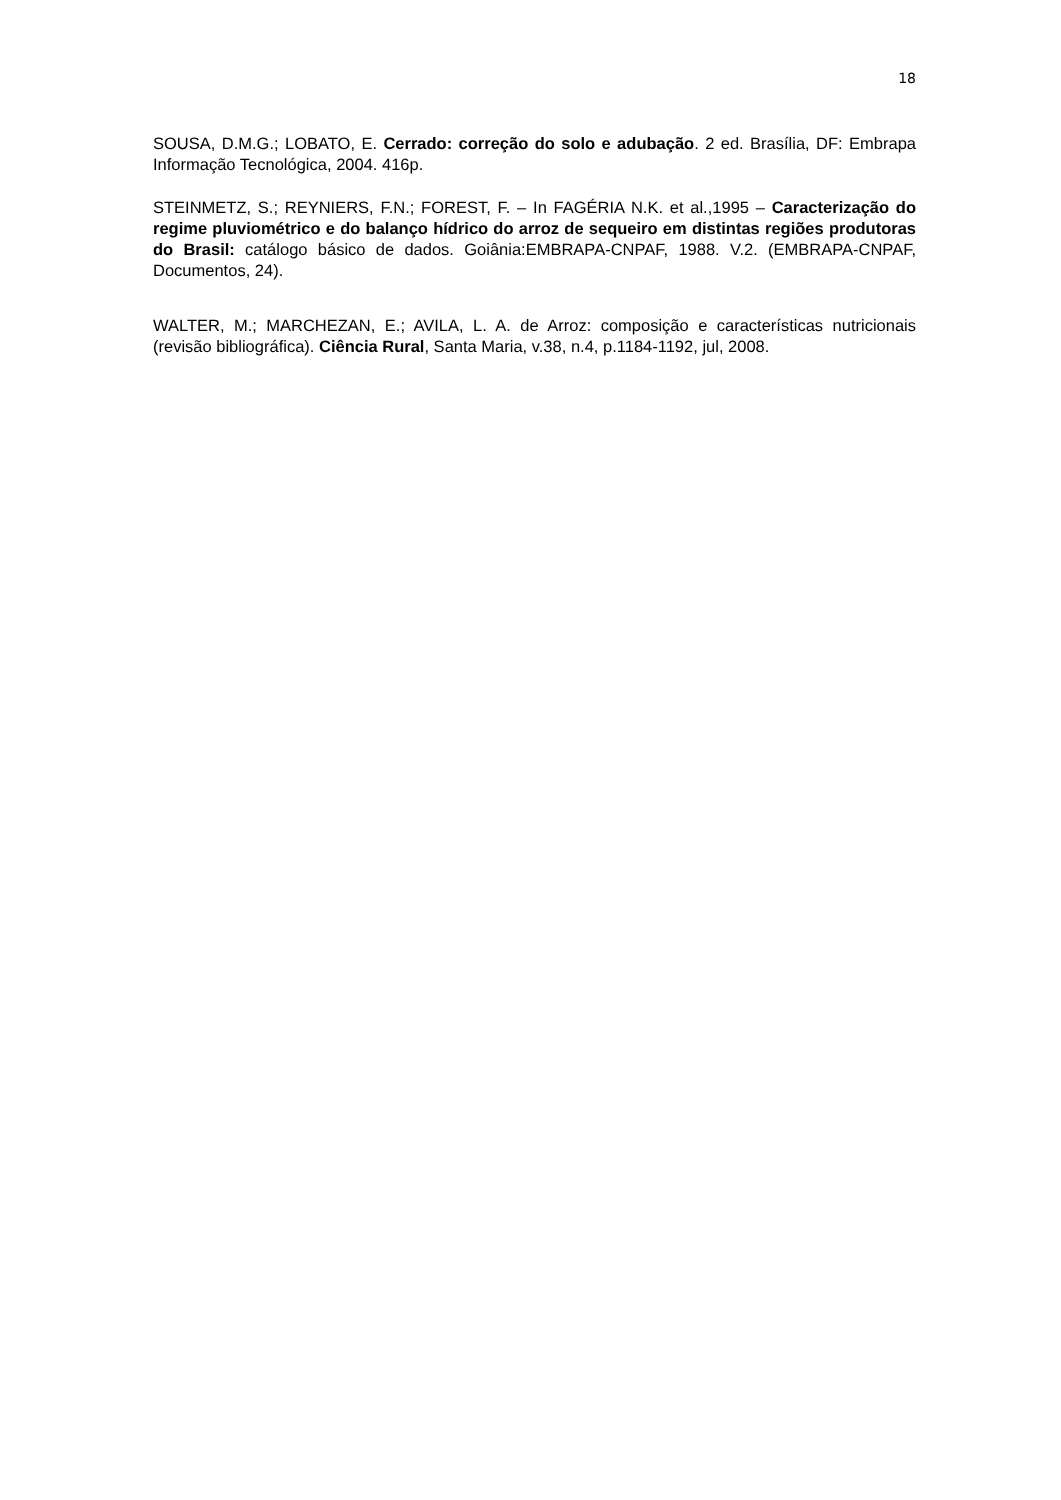18
SOUSA, D.M.G.; LOBATO, E. Cerrado: correção do solo e adubação. 2 ed. Brasília, DF: Embrapa Informação Tecnológica, 2004. 416p.
STEINMETZ, S.; REYNIERS, F.N.; FOREST, F. – In FAGÉRIA N.K. et al.,1995 – Caracterização do regime pluviométrico e do balanço hídrico do arroz de sequeiro em distintas regiões produtoras do Brasil: catálogo básico de dados. Goiânia:EMBRAPA-CNPAF, 1988. V.2. (EMBRAPA-CNPAF, Documentos, 24).
WALTER, M.; MARCHEZAN, E.; AVILA, L. A. de Arroz: composição e características nutricionais (revisão bibliográfica). Ciência Rural, Santa Maria, v.38, n.4, p.1184-1192, jul, 2008.